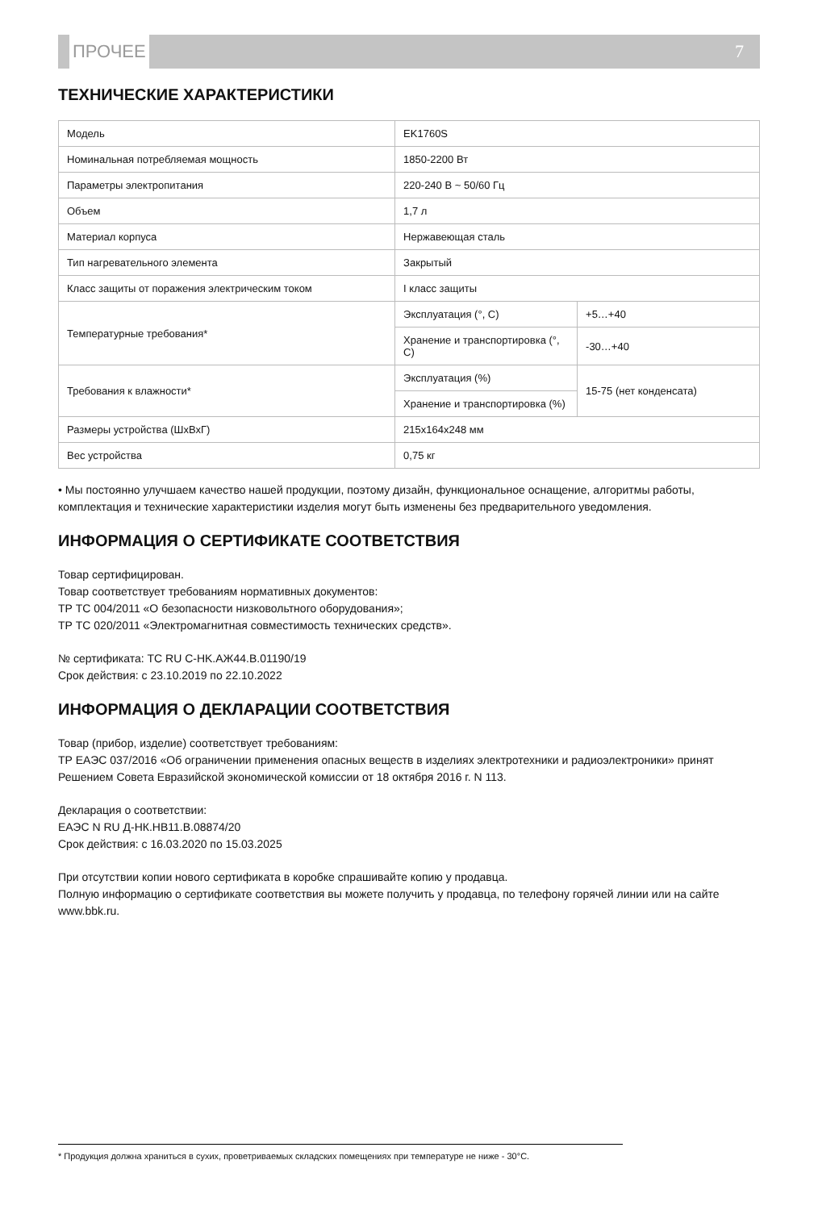ПРОЧЕЕ 7
ТЕХНИЧЕСКИЕ ХАРАКТЕРИСТИКИ
| Модель | EK1760S | |
| Номинальная потребляемая мощность | 1850-2200 Вт | |
| Параметры электропитания | 220-240 В ~ 50/60 Гц | |
| Объем | 1,7 л | |
| Материал корпуса | Нержавеющая сталь | |
| Тип нагревательного элемента | Закрытый | |
| Класс защиты от поражения электрическим током | I класс защиты | |
| Температурные требования* | Эксплуатация (°, С) | +5…+40 |
| | Хранение и транспортировка (°, С) | -30…+40 |
| Требования к влажности* | Эксплуатация (%) | 15-75 (нет конденсата) |
| | Хранение и транспортировка (%) | |
| Размеры устройства (ШхВхГ) | 215x164x248 мм | |
| Вес устройства | 0,75 кг | |
• Мы постоянно улучшаем качество нашей продукции, поэтому дизайн, функциональное оснащение, алгоритмы работы, комплектация и технические характеристики изделия могут быть изменены без предварительного уведомления.
ИНФОРМАЦИЯ О СЕРТИФИКАТЕ СООТВЕТСТВИЯ
Товар сертифицирован.
Товар соответствует требованиям нормативных документов:
ТР ТС 004/2011 «О безопасности низковольтного оборудования»;
ТР ТС 020/2011 «Электромагнитная совместимость технических средств».
№ сертификата: ТС RU C-HK.АЖ44.В.01190/19
Срок действия: с 23.10.2019 по 22.10.2022
ИНФОРМАЦИЯ О ДЕКЛАРАЦИИ СООТВЕТСТВИЯ
Товар (прибор, изделие) соответствует требованиям:
ТР ЕАЭС 037/2016 «Об ограничении применения опасных веществ в изделиях электротехники и радиоэлектроники» принят Решением Совета Евразийской экономической комиссии от 18 октября 2016 г. N 113.
Декларация о соответствии:
ЕАЭС N RU Д-НК.НВ11.В.08874/20
Срок действия: с 16.03.2020 по 15.03.2025
При отсутствии копии нового сертификата в коробке спрашивайте копию у продавца.
Полную информацию о сертификате соответствия вы можете получить у продавца, по телефону горячей линии или на сайте www.bbk.ru.
* Продукция должна храниться в сухих, проветриваемых складских помещениях при температуре не ниже - 30°С.